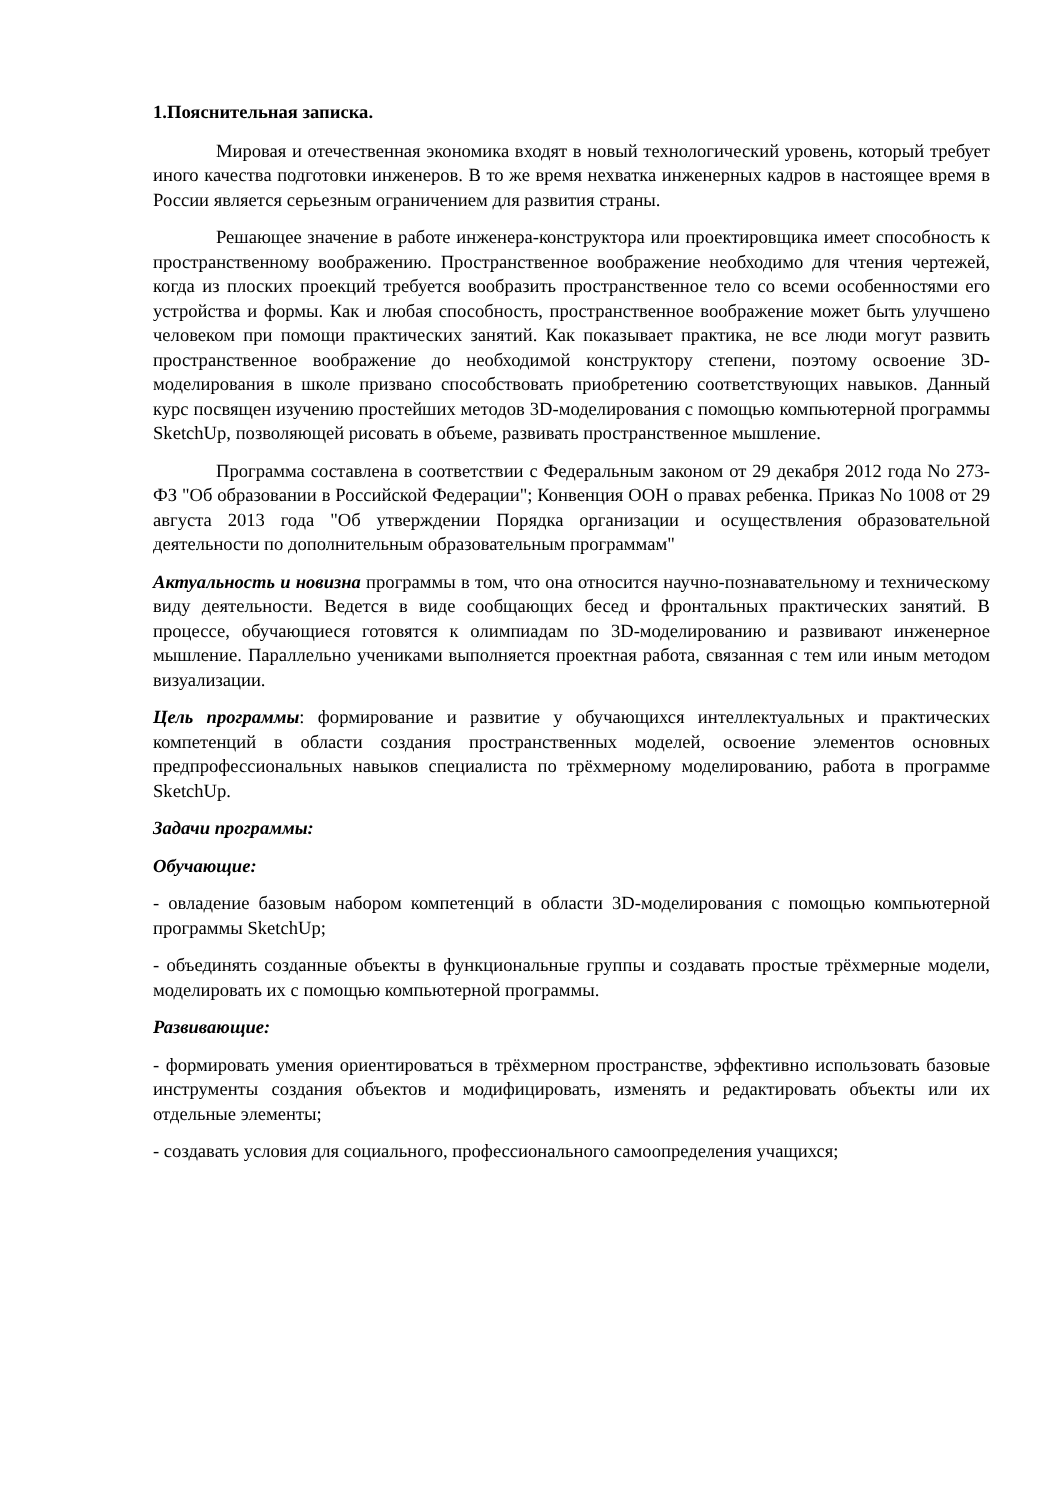1.Пояснительная записка.
Мировая и отечественная экономика входят в новый технологический уровень, который требует иного качества подготовки инженеров. В то же время нехватка инженерных кадров в настоящее время в России является серьезным ограничением для развития страны.
Решающее значение в работе инженера-конструктора или проектировщика имеет способность к пространственному воображению. Пространственное воображение необходимо для чтения чертежей, когда из плоских проекций требуется вообразить пространственное тело со всеми особенностями его устройства и формы. Как и любая способность, пространственное воображение может быть улучшено человеком при помощи практических занятий. Как показывает практика, не все люди могут развить пространственное воображение до необходимой конструктору степени, поэтому освоение 3D-моделирования в школе призвано способствовать приобретению соответствующих навыков. Данный курс посвящен изучению простейших методов 3D-моделирования с помощью компьютерной программы SketchUp, позволяющей рисовать в объеме, развивать пространственное мышление.
Программа составлена в соответствии с Федеральным законом от 29 декабря 2012 года No 273-ФЗ "Об образовании в Российской Федерации"; Конвенция ООН о правах ребенка. Приказ No 1008 от 29 августа 2013 года "Об утверждении Порядка организации и осуществления образовательной деятельности по дополнительным образовательным программам"
Актуальность и новизна программы в том, что она относится научно-познавательному и техническому виду деятельности. Ведется в виде сообщающих бесед и фронтальных практических занятий. В процессе, обучающиеся готовятся к олимпиадам по 3D-моделированию и развивают инженерное мышление. Параллельно учениками выполняется проектная работа, связанная с тем или иным методом визуализации.
Цель программы: формирование и развитие у обучающихся интеллектуальных и практических компетенций в области создания пространственных моделей, освоение элементов основных предпрофессиональных навыков специалиста по трёхмерному моделированию, работа в программе SketchUp.
Задачи программы:
Обучающие:
- овладение базовым набором компетенций в области 3D-моделирования с помощью компьютерной программы SketchUp;
- объединять созданные объекты в функциональные группы и создавать простые трёхмерные модели, моделировать их с помощью компьютерной программы.
Развивающие:
- формировать умения ориентироваться в трёхмерном пространстве, эффективно использовать базовые инструменты создания объектов и модифицировать, изменять и редактировать объекты или их отдельные элементы;
- создавать условия для социального, профессионального самоопределения учащихся;